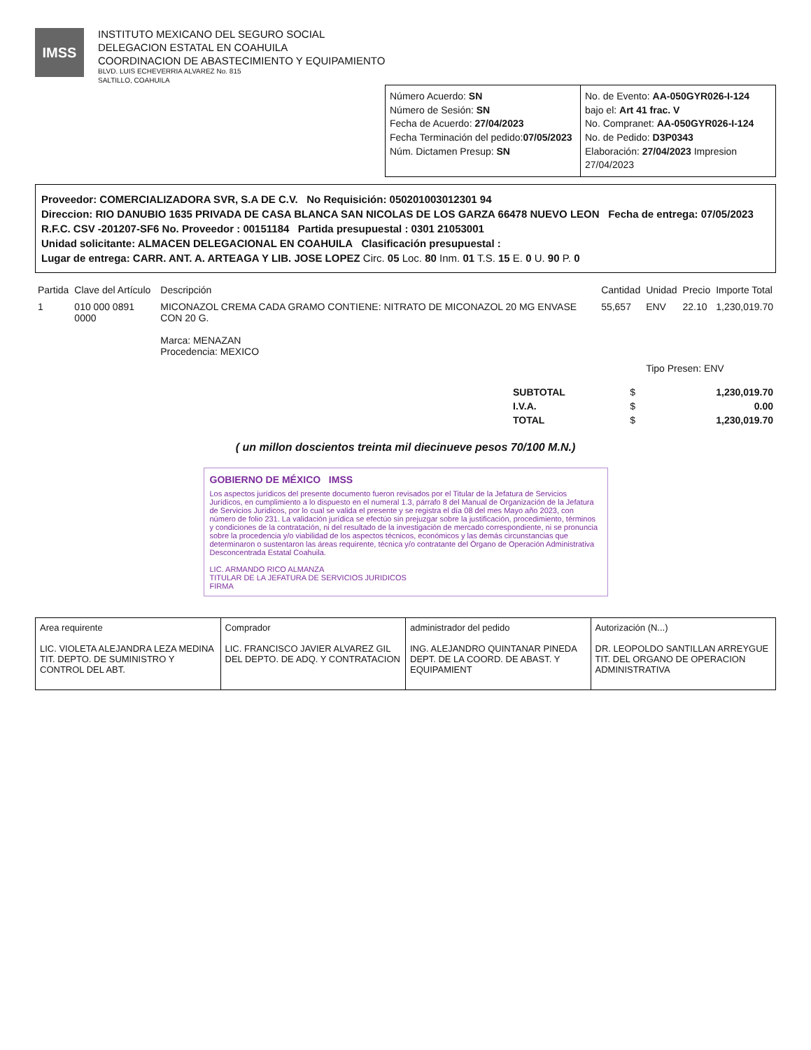IMSS
INSTITUTO MEXICANO DEL SEGURO SOCIAL
DELEGACION ESTATAL EN COAHUILA
COORDINACION DE ABASTECIMIENTO Y EQUIPAMIENTO
BLVD. LUIS ECHEVERRIA ALVAREZ No. 815
SALTILLO, COAHUILA
Número Acuerdo: SN
Número de Sesión: SN
Fecha de Acuerdo: 27/04/2023
Fecha Terminación del pedido:07/05/2023
Núm. Dictamen Presup: SN
No. de Evento: AA-050GYR026-I-124
bajo el: Art 41 frac. V
No. Compranet: AA-050GYR026-I-124
No. de Pedido: D3P0343
Elaboración: 27/04/2023 Impresion 27/04/2023
Proveedor: COMERCIALIZADORA SVR, S.A DE C.V. No Requisición: 050201003012301 94
Direccion: RIO DANUBIO 1635 PRIVADA DE CASA BLANCA SAN NICOLAS DE LOS GARZA 66478 NUEVO LEON Fecha de entrega: 07/05/2023
R.F.C. CSV -201207-SF6 No. Proveedor : 00151184 Partida presupuestal : 0301 21053001
Unidad solicitante: ALMACEN DELEGACIONAL EN COAHUILA Clasificación presupuestal :
Lugar de entrega: CARR. ANT. A. ARTEAGA Y LIB. JOSE LOPEZ Circ. 05 Loc. 80 Inm. 01 T.S. 15 E. 0 U. 90 P. 0
| Partida | Clave del Artículo | Descripción | Cantidad | Unidad | Precio | Importe Total |
| --- | --- | --- | --- | --- | --- | --- |
| 1 | 010 000 0891 0000 | MICONAZOL CREMA CADA GRAMO CONTIENE: NITRATO DE MICONAZOL 20 MG ENVASE CON 20 G. Marca: MENAZAN Procedencia: MEXICO | 55,657 | ENV | 22.10 | 1,230,019.70 |
| | | | | Tipo Presen: ENV | | |
| SUBTOTAL | $ | 1,230,019.70 |
| I.V.A. | $ | 0.00 |
| TOTAL | $ | 1,230,019.70 |
( un millon doscientos treinta mil diecinueve pesos 70/100 M.N.)
GOBIERNO DE MÉXICO IMSS
Los aspectos jurídicos del presente documento fueron revisados por el Titular de la Jefatura de Servicios Jurídicos, en cumplimiento a lo dispuesto en el numeral 1.3, párrafo 8 del Manual de Organización de la Jefatura de Servicios Jurídicos, por lo cual se valida el presente y se registra el día 08 del mes Mayo año 2023, con número de folio 231. La validación jurídica se efectúo sin prejuzgar sobre la justificación, procedimiento, términos y condiciones de la contratación, ni del resultado de la investigación de mercado correspondiente, ni se pronuncia sobre la procedencia y/o viabilidad de los aspectos técnicos, económicos y las demás circunstancias que determinaron o sustentaron las áreas requirente, técnica y/o contratante del Órgano de Operación Administrativa Desconcentrada Estatal Coahuila.
LIC. ARMANDO RICO ALMANZA
TITULAR DE LA JEFATURA DE SERVICIOS JURIDICOS
FIRMA
Area requirente
LIC. VIOLETA ALEJANDRA LEZA MEDINA
TIT. DEPTO. DE SUMINISTRO Y CONTROL DEL ABT.
Comprador
LIC. FRANCISCO JAVIER ALVAREZ GIL
DEL DEPTO. DE ADQ. Y CONTRATACION
administrador del pedido
ING. ALEJANDRO QUINTANAR PINEDA
DEPT. DE LA COORD. DE ABAST. Y EQUIPAMIENT
Autorización (N...)
DR. LEOPOLDO SANTILLAN ARREYGUE
TIT. DEL ORGANO DE OPERACION ADMINISTRATIVA